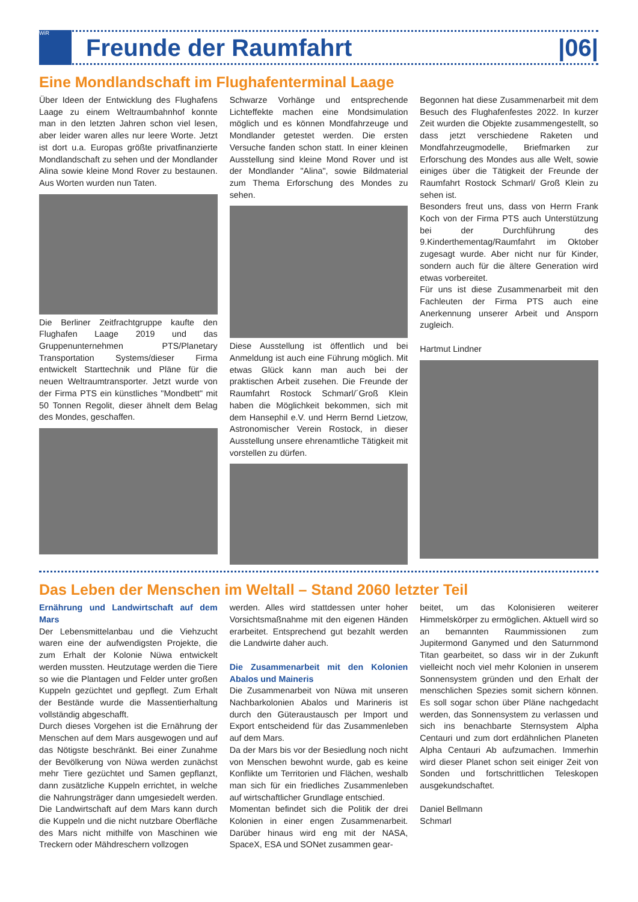WiR
Freunde der Raumfahrt |06|
Eine Mondlandschaft im Flughafenterminal Laage
Über Ideen der Entwicklung des Flughafens Laage zu einem Weltraumbahnhof konnte man in den letzten Jahren schon viel lesen, aber leider waren alles nur leere Worte. Jetzt ist dort u.a. Europas größte privatfinanzierte Mondlandschaft zu sehen und der Mondlander Alina sowie kleine Mond Rover zu bestaunen. Aus Worten wurden nun Taten.
Die Berliner Zeitfrachtgruppe kaufte den Flughafen Laage 2019 und das Gruppenunternehmen PTS/Planetary Transportation Systems/dieser Firma entwickelt Starttechnik und Pläne für die neuen Weltraumtransporter. Jetzt wurde von der Firma PTS ein künstliches "Mondbett" mit 50 Tonnen Regolit, dieser ähnelt dem Belag des Mondes, geschaffen.
Schwarze Vorhänge und entsprechende Lichteffekte machen eine Mondsimulation möglich und es können Mondfahrzeuge und Mondlander getestet werden. Die ersten Versuche fanden schon statt. In einer kleinen Ausstellung sind kleine Mond Rover und ist der Mondlander "Alina", sowie Bildmaterial zum Thema Erforschung des Mondes zu sehen.
Diese Ausstellung ist öffentlich und bei Anmeldung ist auch eine Führung möglich. Mit etwas Glück kann man auch bei der praktischen Arbeit zusehen. Die Freunde der Raumfahrt Rostock Schmarl/´Groß Klein haben die Möglichkeit bekommen, sich mit dem Hansephil e.V. und Herrn Bernd Lietzow, Astronomischer Verein Rostock, in dieser Ausstellung unsere ehrenamtliche Tätigkeit mit vorstellen zu dürfen.
Begonnen hat diese Zusammenarbeit mit dem Besuch des Flughafenfestes 2022. In kurzer Zeit wurden die Objekte zusammengestellt, so dass jetzt verschiedene Raketen und Mondfahrzeugmodelle, Briefmarken zur Erforschung des Mondes aus alle Welt, sowie einiges über die Tätigkeit der Freunde der Raumfahrt Rostock Schmarl/ Groß Klein zu sehen ist.
Besonders freut uns, dass von Herrn Frank Koch von der Firma PTS auch Unterstützung bei der Durchführung des 9.Kinderthementag/Raumfahrt im Oktober zugesagt wurde. Aber nicht nur für Kinder, sondern auch für die ältere Generation wird etwas vorbereitet.
Für uns ist diese Zusammenarbeit mit den Fachleuten der Firma PTS auch eine Anerkennung unserer Arbeit und Ansporn zugleich.
Hartmut Lindner
Das Leben der Menschen im Weltall – Stand 2060 letzter Teil
Ernährung und Landwirtschaft auf dem Mars
Der Lebensmittelanbau und die Viehzucht waren eine der aufwendigsten Projekte, die zum Erhalt der Kolonie Nüwa entwickelt werden mussten. Heutzutage werden die Tiere so wie die Plantagen und Felder unter großen Kuppeln gezüchtet und gepflegt. Zum Erhalt der Bestände wurde die Massentierhaltung vollständig abgeschafft.
Durch dieses Vorgehen ist die Ernährung der Menschen auf dem Mars ausgewogen und auf das Nötigste beschränkt. Bei einer Zunahme der Bevölkerung von Nüwa werden zunächst mehr Tiere gezüchtet und Samen gepflanzt, dann zusätzliche Kuppeln errichtet, in welche die Nahrungsträger dann umgesiedelt werden. Die Landwirtschaft auf dem Mars kann durch die Kuppeln und die nicht nutzbare Oberfläche des Mars nicht mithilfe von Maschinen wie Treckern oder Mähdreschern vollzogen
werden. Alles wird stattdessen unter hoher Vorsichtsmaßnahme mit den eigenen Händen erarbeitet. Entsprechend gut bezahlt werden die Landwirte daher auch.
Die Zusammenarbeit mit den Kolonien Abalos und Maineris
Die Zusammenarbeit von Nüwa mit unseren Nachbarkolonien Abalos und Marineris ist durch den Güteraustausch per Import und Export entscheidend für das Zusammenleben auf dem Mars.
Da der Mars bis vor der Besiedlung noch nicht von Menschen bewohnt wurde, gab es keine Konflikte um Territorien und Flächen, weshalb man sich für ein friedliches Zusammenleben auf wirtschaftlicher Grundlage entschied.
Momentan befindet sich die Politik der drei Kolonien in einer engen Zusammenarbeit. Darüber hinaus wird eng mit der NASA, SpaceX, ESA und SONet zusammen gear-
beitet, um das Kolonisieren weiterer Himmelskörper zu ermöglichen. Aktuell wird so an bemannten Raummissionen zum Jupitermond Ganymed und den Saturnmond Titan gearbeitet, so dass wir in der Zukunft vielleicht noch viel mehr Kolonien in unserem Sonnensystem gründen und den Erhalt der menschlichen Spezies somit sichern können. Es soll sogar schon über Pläne nachgedacht werden, das Sonnensystem zu verlassen und sich ins benachbarte Sternsystem Alpha Centauri und zum dort erdähnlichen Planeten Alpha Centauri Ab aufzumachen. Immerhin wird dieser Planet schon seit einiger Zeit von Sonden und fortschrittlichen Teleskopen ausgekundschaftet.
Daniel Bellmann
Schmarl